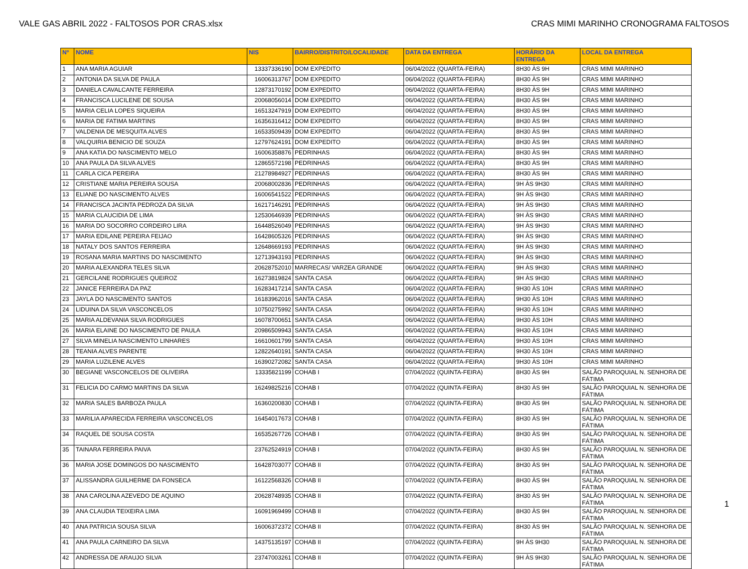VALE GAS ABRIL 2022 - FALTOSOS POR CRAS.xlsx CRAS MIMI MARINHO CRONOGRAMA FALTOSOS
| Nº | NOME | NIS | BAIRRO/DISTRITO/LOCALIDADE | DATA DA ENTREGA | HORÁRIO DA ENTREGA | LOCAL DA ENTREGA |
| --- | --- | --- | --- | --- | --- | --- |
| 1 | ANA MARIA AGUIAR | 13337336190 | DOM EXPEDITO | 06/04/2022 (QUARTA-FEIRA) | 8H30 ÀS 9H | CRAS MIMI MARINHO |
| 2 | ANTONIA DA SILVA DE PAULA | 16006313767 | DOM EXPEDITO | 06/04/2022 (QUARTA-FEIRA) | 8H30 ÀS 9H | CRAS MIMI MARINHO |
| 3 | DANIELA CAVALCANTE FERREIRA | 12873170192 | DOM EXPEDITO | 06/04/2022 (QUARTA-FEIRA) | 8H30 ÀS 9H | CRAS MIMI MARINHO |
| 4 | FRANCISCA LUCILENE DE SOUSA | 20068056014 | DOM EXPEDITO | 06/04/2022 (QUARTA-FEIRA) | 8H30 ÀS 9H | CRAS MIMI MARINHO |
| 5 | MARIA CELIA LOPES SIQUEIRA | 16513247919 | DOM EXPEDITO | 06/04/2022 (QUARTA-FEIRA) | 8H30 ÀS 9H | CRAS MIMI MARINHO |
| 6 | MARIA DE FATIMA MARTINS | 16356316412 | DOM EXPEDITO | 06/04/2022 (QUARTA-FEIRA) | 8H30 ÀS 9H | CRAS MIMI MARINHO |
| 7 | VALDENIA DE MESQUITA ALVES | 16533509439 | DOM EXPEDITO | 06/04/2022 (QUARTA-FEIRA) | 8H30 ÀS 9H | CRAS MIMI MARINHO |
| 8 | VALQUIRIA BENICIO DE SOUZA | 12797624191 | DOM EXPEDITO | 06/04/2022 (QUARTA-FEIRA) | 8H30 ÀS 9H | CRAS MIMI MARINHO |
| 9 | ANA KATIA DO NASCIMENTO MELO | 16006358876 | PEDRINHAS | 06/04/2022 (QUARTA-FEIRA) | 8H30 ÀS 9H | CRAS MIMI MARINHO |
| 10 | ANA PAULA DA SILVA ALVES | 12865572198 | PEDRINHAS | 06/04/2022 (QUARTA-FEIRA) | 8H30 ÀS 9H | CRAS MIMI MARINHO |
| 11 | CARLA CICA PEREIRA | 21278984927 | PEDRINHAS | 06/04/2022 (QUARTA-FEIRA) | 8H30 ÀS 9H | CRAS MIMI MARINHO |
| 12 | CRISTIANE MARIA PEREIRA SOUSA | 20068002836 | PEDRINHAS | 06/04/2022 (QUARTA-FEIRA) | 9H ÀS 9H30 | CRAS MIMI MARINHO |
| 13 | ELIANE DO NASCIMENTO ALVES | 16006541522 | PEDRINHAS | 06/04/2022 (QUARTA-FEIRA) | 9H ÀS 9H30 | CRAS MIMI MARINHO |
| 14 | FRANCISCA JACINTA PEDROZA DA SILVA | 16217146291 | PEDRINHAS | 06/04/2022 (QUARTA-FEIRA) | 9H ÀS 9H30 | CRAS MIMI MARINHO |
| 15 | MARIA CLAUCIDIA DE LIMA | 12530646939 | PEDRINHAS | 06/04/2022 (QUARTA-FEIRA) | 9H ÀS 9H30 | CRAS MIMI MARINHO |
| 16 | MARIA DO SOCORRO CORDEIRO LIRA | 16448526049 | PEDRINHAS | 06/04/2022 (QUARTA-FEIRA) | 9H ÀS 9H30 | CRAS MIMI MARINHO |
| 17 | MARIA EDILANE PEREIRA FEIJAO | 16428605326 | PEDRINHAS | 06/04/2022 (QUARTA-FEIRA) | 9H ÀS 9H30 | CRAS MIMI MARINHO |
| 18 | NATALY DOS SANTOS FERREIRA | 12648669193 | PEDRINHAS | 06/04/2022 (QUARTA-FEIRA) | 9H ÀS 9H30 | CRAS MIMI MARINHO |
| 19 | ROSANA MARIA MARTINS DO NASCIMENTO | 12713943193 | PEDRINHAS | 06/04/2022 (QUARTA-FEIRA) | 9H ÀS 9H30 | CRAS MIMI MARINHO |
| 20 | MARIA ALEXANDRA TELES SILVA | 20628752010 | MARRECAS/ VARZEA GRANDE | 06/04/2022 (QUARTA-FEIRA) | 9H ÀS 9H30 | CRAS MIMI MARINHO |
| 21 | GERCILANE RODRIGUES QUEIROZ | 16273819824 | SANTA CASA | 06/04/2022 (QUARTA-FEIRA) | 9H ÀS 9H30 | CRAS MIMI MARINHO |
| 22 | JANICE FERREIRA DA PAZ | 16283417214 | SANTA CASA | 06/04/2022 (QUARTA-FEIRA) | 9H30 ÀS 10H | CRAS MIMI MARINHO |
| 23 | JAYLA DO NASCIMENTO SANTOS | 16183962016 | SANTA CASA | 06/04/2022 (QUARTA-FEIRA) | 9H30 ÀS 10H | CRAS MIMI MARINHO |
| 24 | LIDUINA DA SILVA VASCONCELOS | 10750275992 | SANTA CASA | 06/04/2022 (QUARTA-FEIRA) | 9H30 ÀS 10H | CRAS MIMI MARINHO |
| 25 | MARIA ALDEVANIA SILVA RODRIGUES | 16078700651 | SANTA CASA | 06/04/2022 (QUARTA-FEIRA) | 9H30 ÀS 10H | CRAS MIMI MARINHO |
| 26 | MARIA ELAINE DO NASCIMENTO DE PAULA | 20986509943 | SANTA CASA | 06/04/2022 (QUARTA-FEIRA) | 9H30 ÀS 10H | CRAS MIMI MARINHO |
| 27 | SILVA MINELIA NASCIMENTO LINHARES | 16610601799 | SANTA CASA | 06/04/2022 (QUARTA-FEIRA) | 9H30 ÀS 10H | CRAS MIMI MARINHO |
| 28 | TEANIA ALVES PARENTE | 12822640191 | SANTA CASA | 06/04/2022 (QUARTA-FEIRA) | 9H30 ÀS 10H | CRAS MIMI MARINHO |
| 29 | MARIA LUZILENE ALVES | 16390272082 | SANTA CASA | 06/04/2022 (QUARTA-FEIRA) | 9H30 ÀS 10H | CRAS MIMI MARINHO |
| 30 | BEGIANE VASCONCELOS DE OLIVEIRA | 13335821199 | COHAB I | 07/04/2022 (QUINTA-FEIRA) | 8H30 ÀS 9H | SALÃO PAROQUIAL N. SENHORA DE FÁTIMA |
| 31 | FELICIA DO CARMO MARTINS DA SILVA | 16249825216 | COHAB I | 07/04/2022 (QUINTA-FEIRA) | 8H30 ÀS 9H | SALÃO PAROQUIAL N. SENHORA DE FÁTIMA |
| 32 | MARIA SALES BARBOZA PAULA | 16360200830 | COHAB I | 07/04/2022 (QUINTA-FEIRA) | 8H30 ÀS 9H | SALÃO PAROQUIAL N. SENHORA DE FÁTIMA |
| 33 | MARILIA APARECIDA FERREIRA VASCONCELOS | 16454017673 | COHAB I | 07/04/2022 (QUINTA-FEIRA) | 8H30 ÀS 9H | SALÃO PAROQUIAL N. SENHORA DE FÁTIMA |
| 34 | RAQUEL DE SOUSA COSTA | 16535267726 | COHAB I | 07/04/2022 (QUINTA-FEIRA) | 8H30 ÀS 9H | SALÃO PAROQUIAL N. SENHORA DE FÁTIMA |
| 35 | TAINARA FERREIRA PAIVA | 23762524919 | COHAB I | 07/04/2022 (QUINTA-FEIRA) | 8H30 ÀS 9H | SALÃO PAROQUIAL N. SENHORA DE FÁTIMA |
| 36 | MARIA JOSE DOMINGOS DO NASCIMENTO | 16428703077 | COHAB II | 07/04/2022 (QUINTA-FEIRA) | 8H30 ÀS 9H | SALÃO PAROQUIAL N. SENHORA DE FÁTIMA |
| 37 | ALISSANDRA GUILHERME DA FONSECA | 16122568326 | COHAB II | 07/04/2022 (QUINTA-FEIRA) | 8H30 ÀS 9H | SALÃO PAROQUIAL N. SENHORA DE FÁTIMA |
| 38 | ANA CAROLINA AZEVEDO DE AQUINO | 20628748935 | COHAB II | 07/04/2022 (QUINTA-FEIRA) | 8H30 ÀS 9H | SALÃO PAROQUIAL N. SENHORA DE FÁTIMA |
| 39 | ANA CLAUDIA TEIXEIRA LIMA | 16091969499 | COHAB II | 07/04/2022 (QUINTA-FEIRA) | 8H30 ÀS 9H | SALÃO PAROQUIAL N. SENHORA DE FÁTIMA |
| 40 | ANA PATRICIA SOUSA SILVA | 16006372372 | COHAB II | 07/04/2022 (QUINTA-FEIRA) | 8H30 ÀS 9H | SALÃO PAROQUIAL N. SENHORA DE FÁTIMA |
| 41 | ANA PAULA CARNEIRO DA SILVA | 14375135197 | COHAB II | 07/04/2022 (QUINTA-FEIRA) | 9H ÀS 9H30 | SALÃO PAROQUIAL N. SENHORA DE FÁTIMA |
| 42 | ANDRESSA DE ARAUJO SILVA | 23747003261 | COHAB II | 07/04/2022 (QUINTA-FEIRA) | 9H ÀS 9H30 | SALÃO PAROQUIAL N. SENHORA DE FÁTIMA |
1